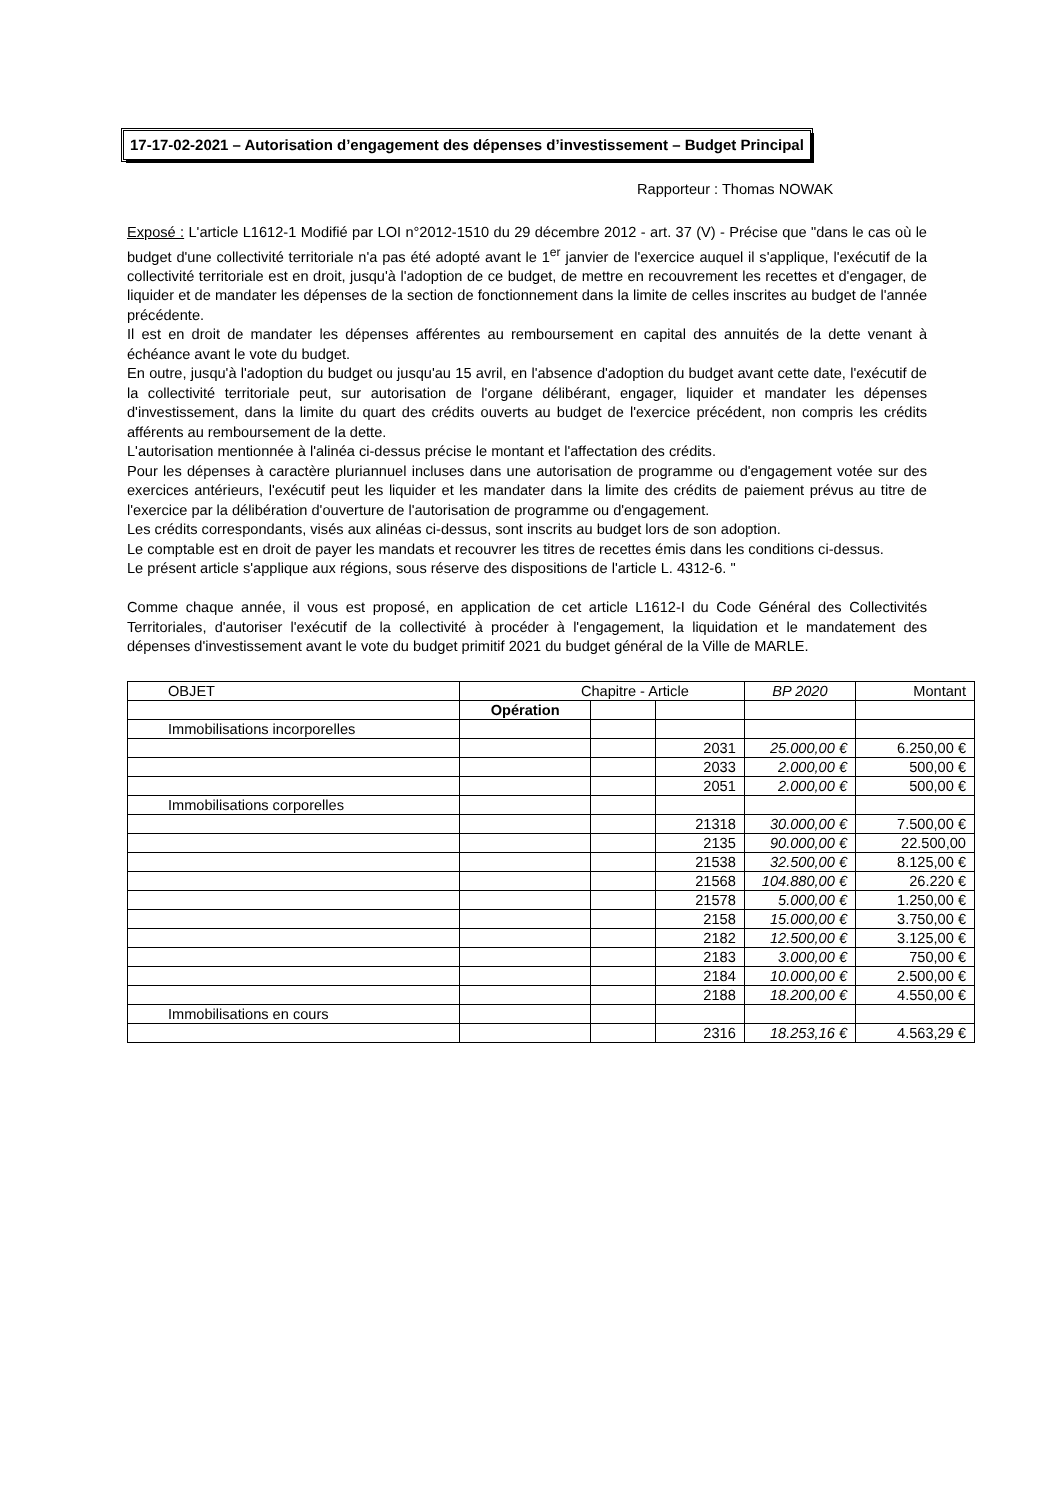17-17-02-2021 – Autorisation d’engagement des dépenses d’investissement – Budget Principal
Rapporteur : Thomas NOWAK
Exposé : L'article L1612-1 Modifié par LOI n°2012-1510 du 29 décembre 2012 - art. 37 (V) - Précise que "dans le cas où le budget d'une collectivité territoriale n'a pas été adopté avant le 1<sup>er</sup> janvier de l'exercice auquel il s'applique, l'exécutif de la collectivité territoriale est en droit, jusqu'à l'adoption de ce budget, de mettre en recouvrement les recettes et d'engager, de liquider et de mandater les dépenses de la section de fonctionnement dans la limite de celles inscrites au budget de l'année précédente.
Il est en droit de mandater les dépenses afférentes au remboursement en capital des annuités de la dette venant à échéance avant le vote du budget.
En outre, jusqu'à l'adoption du budget ou jusqu'au 15 avril, en l'absence d'adoption du budget avant cette date, l'exécutif de la collectivité territoriale peut, sur autorisation de l'organe délibérant, engager, liquider et mandater les dépenses d'investissement, dans la limite du quart des crédits ouverts au budget de l'exercice précédent, non compris les crédits afférents au remboursement de la dette.
L'autorisation mentionnée à l'alinéa ci-dessus précise le montant et l'affectation des crédits.
Pour les dépenses à caractère pluriannuel incluses dans une autorisation de programme ou d'engagement votée sur des exercices antérieurs, l'exécutif peut les liquider et les mandater dans la limite des crédits de paiement prévus au titre de l'exercice par la délibération d'ouverture de l'autorisation de programme ou d'engagement.
Les crédits correspondants, visés aux alinéas ci-dessus, sont inscrits au budget lors de son adoption.
Le comptable est en droit de payer les mandats et recouvrer les titres de recettes émis dans les conditions ci-dessus.
Le présent article s'applique aux régions, sous réserve des dispositions de l'article L. 4312-6. "
Comme chaque année, il vous est proposé, en application de cet article L1612-I du Code Général des Collectivités Territoriales, d'autoriser l'exécutif de la collectivité à procéder à l'engagement, la liquidation et le mandatement des dépenses d'investissement avant le vote du budget primitif 2021 du budget général de la Ville de MARLE.
| OBJET | Chapitre - Article | | | BP 2020 | Montant |
| | Opération | | | | |
| Immobilisations incorporelles | | | | | |
| | | | 2031 | 25.000,00 € | 6.250,00 € |
| | | | 2033 | 2.000,00 € | 500,00 € |
| | | | 2051 | 2.000,00 € | 500,00 € |
| Immobilisations corporelles | | | | | |
| | | | 21318 | 30.000,00 € | 7.500,00 € |
| | | | 2135 | 90.000,00 € | 22.500,00 |
| | | | 21538 | 32.500,00 € | 8.125,00 € |
| | | | 21568 | 104.880,00 € | 26.220 € |
| | | | 21578 | 5.000,00 € | 1.250,00 € |
| | | | 2158 | 15.000,00 € | 3.750,00 € |
| | | | 2182 | 12.500,00 € | 3.125,00 € |
| | | | 2183 | 3.000,00 € | 750,00 € |
| | | | 2184 | 10.000,00 € | 2.500,00 € |
| | | | 2188 | 18.200,00 € | 4.550,00 € |
| Immobilisations en cours | | | | | |
| | | | 2316 | 18.253,16 € | 4.563,29 € |